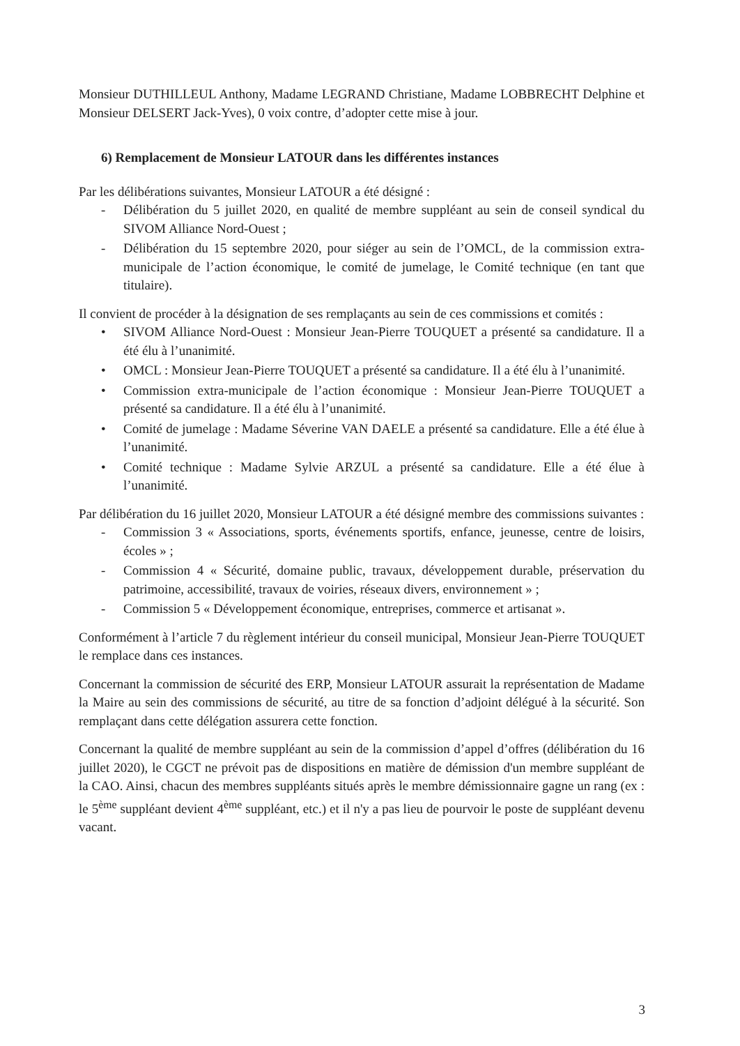Monsieur DUTHILLEUL Anthony, Madame LEGRAND Christiane, Madame LOBBRECHT Delphine et Monsieur DELSERT Jack-Yves), 0 voix contre, d’adopter cette mise à jour.
6) Remplacement de Monsieur LATOUR dans les différentes instances
Par les délibérations suivantes, Monsieur LATOUR a été désigné :
- Délibération du 5 juillet 2020, en qualité de membre suppléant au sein de conseil syndical du SIVOM Alliance Nord-Ouest ;
- Délibération du 15 septembre 2020, pour siéger au sein de l’OMCL, de la commission extra-municipale de l’action économique, le comité de jumelage, le Comité technique (en tant que titulaire).
Il convient de procéder à la désignation de ses remplaçants au sein de ces commissions et comités :
• SIVOM Alliance Nord-Ouest : Monsieur Jean-Pierre TOUQUET a présenté sa candidature. Il a été élu à l’unanimité.
• OMCL : Monsieur Jean-Pierre TOUQUET a présenté sa candidature. Il a été élu à l’unanimité.
• Commission extra-municipale de l’action économique : Monsieur Jean-Pierre TOUQUET a présenté sa candidature. Il a été élu à l’unanimité.
• Comité de jumelage : Madame Séverine VAN DAELE a présenté sa candidature. Elle a été élue à l’unanimité.
• Comité technique : Madame Sylvie ARZUL a présenté sa candidature. Elle a été élue à l’unanimité.
Par délibération du 16 juillet 2020, Monsieur LATOUR a été désigné membre des commissions suivantes :
- Commission 3 « Associations, sports, événements sportifs, enfance, jeunesse, centre de loisirs, écoles » ;
- Commission 4 « Sécurité, domaine public, travaux, développement durable, préservation du patrimoine, accessibilité, travaux de voiries, réseaux divers, environnement » ;
- Commission 5 « Développement économique, entreprises, commerce et artisanat ».
Conformément à l’article 7 du règlement intérieur du conseil municipal, Monsieur Jean-Pierre TOUQUET le remplace dans ces instances.
Concernant la commission de sécurité des ERP, Monsieur LATOUR assurait la représentation de Madame la Maire au sein des commissions de sécurité, au titre de sa fonction d’adjoint délégué à la sécurité. Son remplaçant dans cette délégation assurera cette fonction.
Concernant la qualité de membre suppléant au sein de la commission d’appel d’offres (délibération du 16 juillet 2020), le CGCT ne prévoit pas de dispositions en matière de démission d'un membre suppléant de la CAO. Ainsi, chacun des membres suppléants situés après le membre démissionnaire gagne un rang (ex : le 5<sup>ème</sup> suppléant devient 4<sup>ème</sup> suppléant, etc.) et il n'y a pas lieu de pourvoir le poste de suppléant devenu vacant.
3